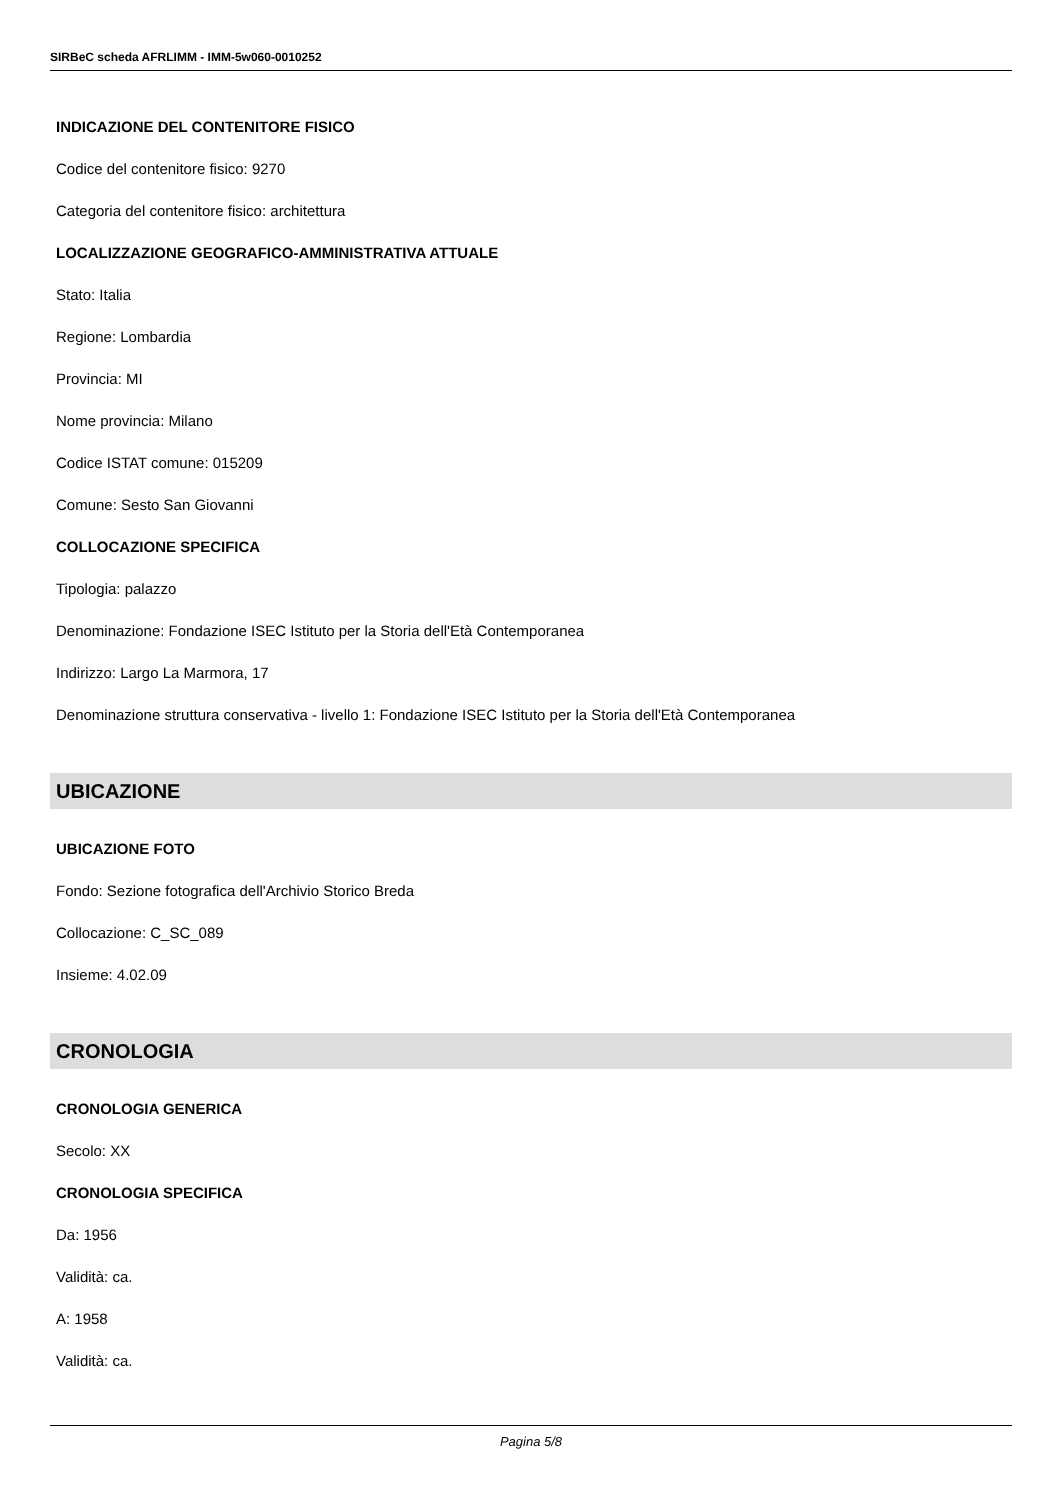SIRBeC scheda AFRLIMM - IMM-5w060-0010252
INDICAZIONE DEL CONTENITORE FISICO
Codice del contenitore fisico: 9270
Categoria del contenitore fisico: architettura
LOCALIZZAZIONE GEOGRAFICO-AMMINISTRATIVA ATTUALE
Stato: Italia
Regione: Lombardia
Provincia: MI
Nome provincia: Milano
Codice ISTAT comune: 015209
Comune: Sesto San Giovanni
COLLOCAZIONE SPECIFICA
Tipologia: palazzo
Denominazione: Fondazione ISEC Istituto per la Storia dell'Età Contemporanea
Indirizzo: Largo La Marmora, 17
Denominazione struttura conservativa - livello 1: Fondazione ISEC Istituto per la Storia dell'Età Contemporanea
UBICAZIONE
UBICAZIONE FOTO
Fondo: Sezione fotografica dell'Archivio Storico Breda
Collocazione: C_SC_089
Insieme: 4.02.09
CRONOLOGIA
CRONOLOGIA GENERICA
Secolo: XX
CRONOLOGIA SPECIFICA
Da: 1956
Validità: ca.
A: 1958
Validità: ca.
Pagina 5/8